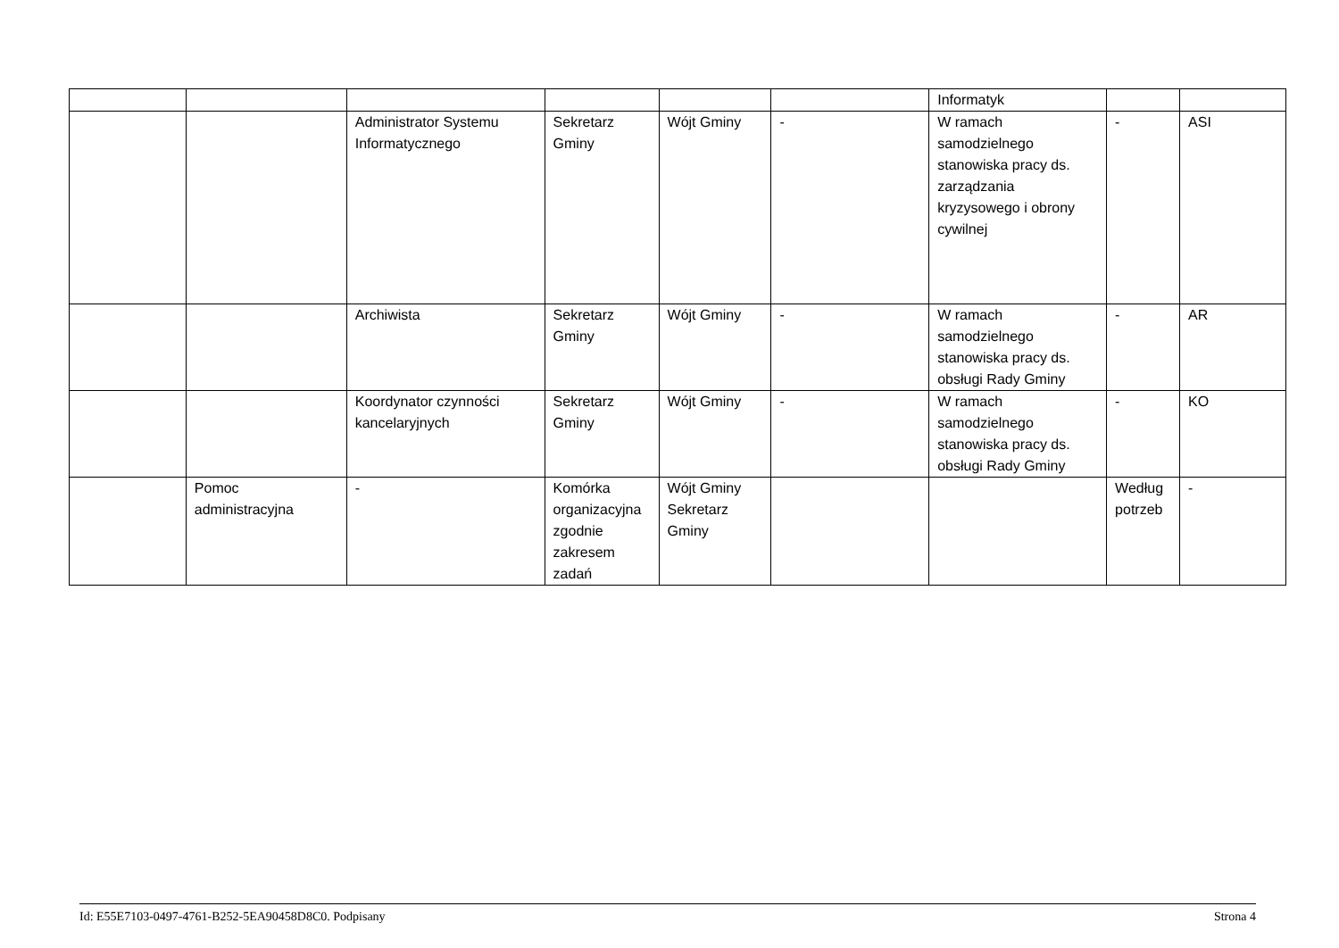| | | | | | | Informatyk | | |
| | | Administrator Systemu Informatycznego | Sekretarz Gminy | Wójt Gminy | - | W ramach samodzielnego stanowiska pracy ds. zarządzania kryzysowego i obrony cywilnej | - | ASI |
| | | Archiwista | Sekretarz Gminy | Wójt Gminy | - | W ramach samodzielnego stanowiska pracy ds. obsługi Rady Gminy | - | AR |
| | | Koordynator czynności kancelaryjnych | Sekretarz Gminy | Wójt Gminy | - | W ramach samodzielnego stanowiska pracy ds. obsługi Rady Gminy | - | KO |
| | Pomoc administracyjna | - | Komórka organizacyjna zgodnie zakresem zadań | Wójt Gminy Sekretarz Gminy | | | Według potrzeb | - |
Id: E55E7103-0497-4761-B252-5EA90458D8C0. Podpisany Strona 4